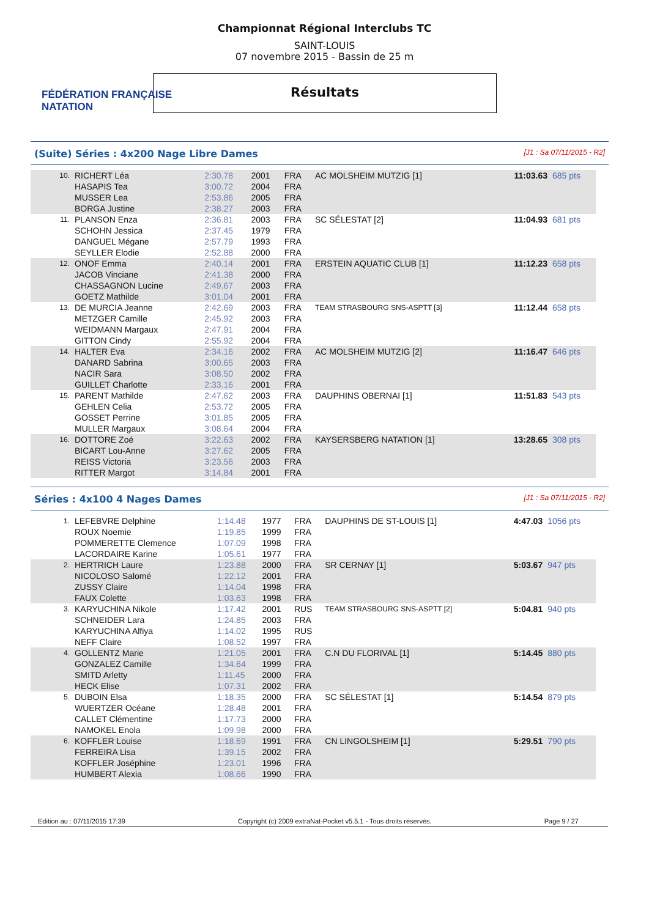FÉDÉRATION FRANÇAISE
NATATION
Championnat Régional Interclubs TC
SAINT-LOUIS
07 novembre 2015 - Bassin de 25 m
Résultats
(Suite) Séries : 4x200 Nage Libre Dames [J1 : Sa 07/11/2015 - R2]
| 10. | RICHERT Léa | 2:30.78 | 2001 | FRA | AC MOLSHEIM MUTZIG [1] | 11:03.63 | 685 pts |
| | HASAPIS Tea | 3:00.72 | 2004 | FRA | | | |
| | MUSSER Lea | 2:53.86 | 2005 | FRA | | | |
| | BORGA Justine | 2:38.27 | 2003 | FRA | | | |
| 11. | PLANSON Enza | 2:36.81 | 2003 | FRA | SC SÉLESTAT [2] | 11:04.93 | 681 pts |
| | SCHOHN Jessica | 2:37.45 | 1979 | FRA | | | |
| | DANGUEL Mégane | 2:57.79 | 1993 | FRA | | | |
| | SEYLLER Elodie | 2:52.88 | 2000 | FRA | | | |
| 12. | ONOF Emma | 2:40.14 | 2001 | FRA | ERSTEIN AQUATIC CLUB [1] | 11:12.23 | 658 pts |
| | JACOB Vinciane | 2:41.38 | 2000 | FRA | | | |
| | CHASSAGNON Lucine | 2:49.67 | 2003 | FRA | | | |
| | GOETZ Mathilde | 3:01.04 | 2001 | FRA | | | |
| 13. | DE MURCIA Jeanne | 2:42.69 | 2003 | FRA | TEAM STRASBOURG SNS-ASPTT [3] | 11:12.44 | 658 pts |
| | METZGER Camille | 2:45.92 | 2003 | FRA | | | |
| | WEIDMANN Margaux | 2:47.91 | 2004 | FRA | | | |
| | GITTON Cindy | 2:55.92 | 2004 | FRA | | | |
| 14. | HALTER Eva | 2:34.16 | 2002 | FRA | AC MOLSHEIM MUTZIG [2] | 11:16.47 | 646 pts |
| | DANARD Sabrina | 3:00.65 | 2003 | FRA | | | |
| | NACIR Sara | 3:08.50 | 2002 | FRA | | | |
| | GUILLET Charlotte | 2:33.16 | 2001 | FRA | | | |
| 15. | PARENT Mathilde | 2:47.62 | 2003 | FRA | DAUPHINS OBERNAI [1] | 11:51.83 | 543 pts |
| | GEHLEN Celia | 2:53.72 | 2005 | FRA | | | |
| | GOSSET Perrine | 3:01.85 | 2005 | FRA | | | |
| | MULLER Margaux | 3:08.64 | 2004 | FRA | | | |
| 16. | DOTTORE Zoé | 3:22.63 | 2002 | FRA | KAYSERSBERG NATATION [1] | 13:28.65 | 308 pts |
| | BICART Lou-Anne | 3:27.62 | 2005 | FRA | | | |
| | REISS Victoria | 3:23.56 | 2003 | FRA | | | |
| | RITTER Margot | 3:14.84 | 2001 | FRA | | | |
Séries : 4x100 4 Nages Dames [J1 : Sa 07/11/2015 - R2]
| 1. | LEFEBVRE Delphine | 1:14.48 | 1977 | FRA | DAUPHINS DE ST-LOUIS [1] | 4:47.03 | 1056 pts |
| | ROUX Noemie | 1:19.85 | 1999 | FRA | | | |
| | POMMERETTE Clemence | 1:07.09 | 1998 | FRA | | | |
| | LACORDAIRE Karine | 1:05.61 | 1977 | FRA | | | |
| 2. | HERTRICH Laure | 1:23.88 | 2000 | FRA | SR CERNAY [1] | 5:03.67 | 947 pts |
| | NICOLOSO Salomé | 1:22.12 | 2001 | FRA | | | |
| | ZUSSY Claire | 1:14.04 | 1998 | FRA | | | |
| | FAUX Colette | 1:03.63 | 1998 | FRA | | | |
| 3. | KARYUCHINA Nikole | 1:17.42 | 2001 | RUS | TEAM STRASBOURG SNS-ASPTT [2] | 5:04.81 | 940 pts |
| | SCHNEIDER Lara | 1:24.85 | 2003 | FRA | | | |
| | KARYUCHINA Alfiya | 1:14.02 | 1995 | RUS | | | |
| | NEFF Claire | 1:08.52 | 1997 | FRA | | | |
| 4. | GOLLENTZ Marie | 1:21.05 | 2001 | FRA | C.N DU FLORIVAL [1] | 5:14.45 | 880 pts |
| | GONZALEZ Camille | 1:34.64 | 1999 | FRA | | | |
| | SMITD Arletty | 1:11.45 | 2000 | FRA | | | |
| | HECK Elise | 1:07.31 | 2002 | FRA | | | |
| 5. | DUBOIN Elsa | 1:18.35 | 2000 | FRA | SC SÉLESTAT [1] | 5:14.54 | 879 pts |
| | WUERTZER Océane | 1:28.48 | 2001 | FRA | | | |
| | CALLET Clémentine | 1:17.73 | 2000 | FRA | | | |
| | NAMOKEL Enola | 1:09.98 | 2000 | FRA | | | |
| 6. | KOFFLER Louise | 1:18.69 | 1991 | FRA | CN LINGOLSHEIM [1] | 5:29.51 | 790 pts |
| | FERREIRA Lisa | 1:39.15 | 2002 | FRA | | | |
| | KOFFLER Joséphine | 1:23.01 | 1996 | FRA | | | |
| | HUMBERT Alexia | 1:08.66 | 1990 | FRA | | | |
Edition au : 07/11/2015 17:39 Copyright (c) 2009 extraNat-Pocket v5.5.1 - Tous droits réservés. Page 9 / 27